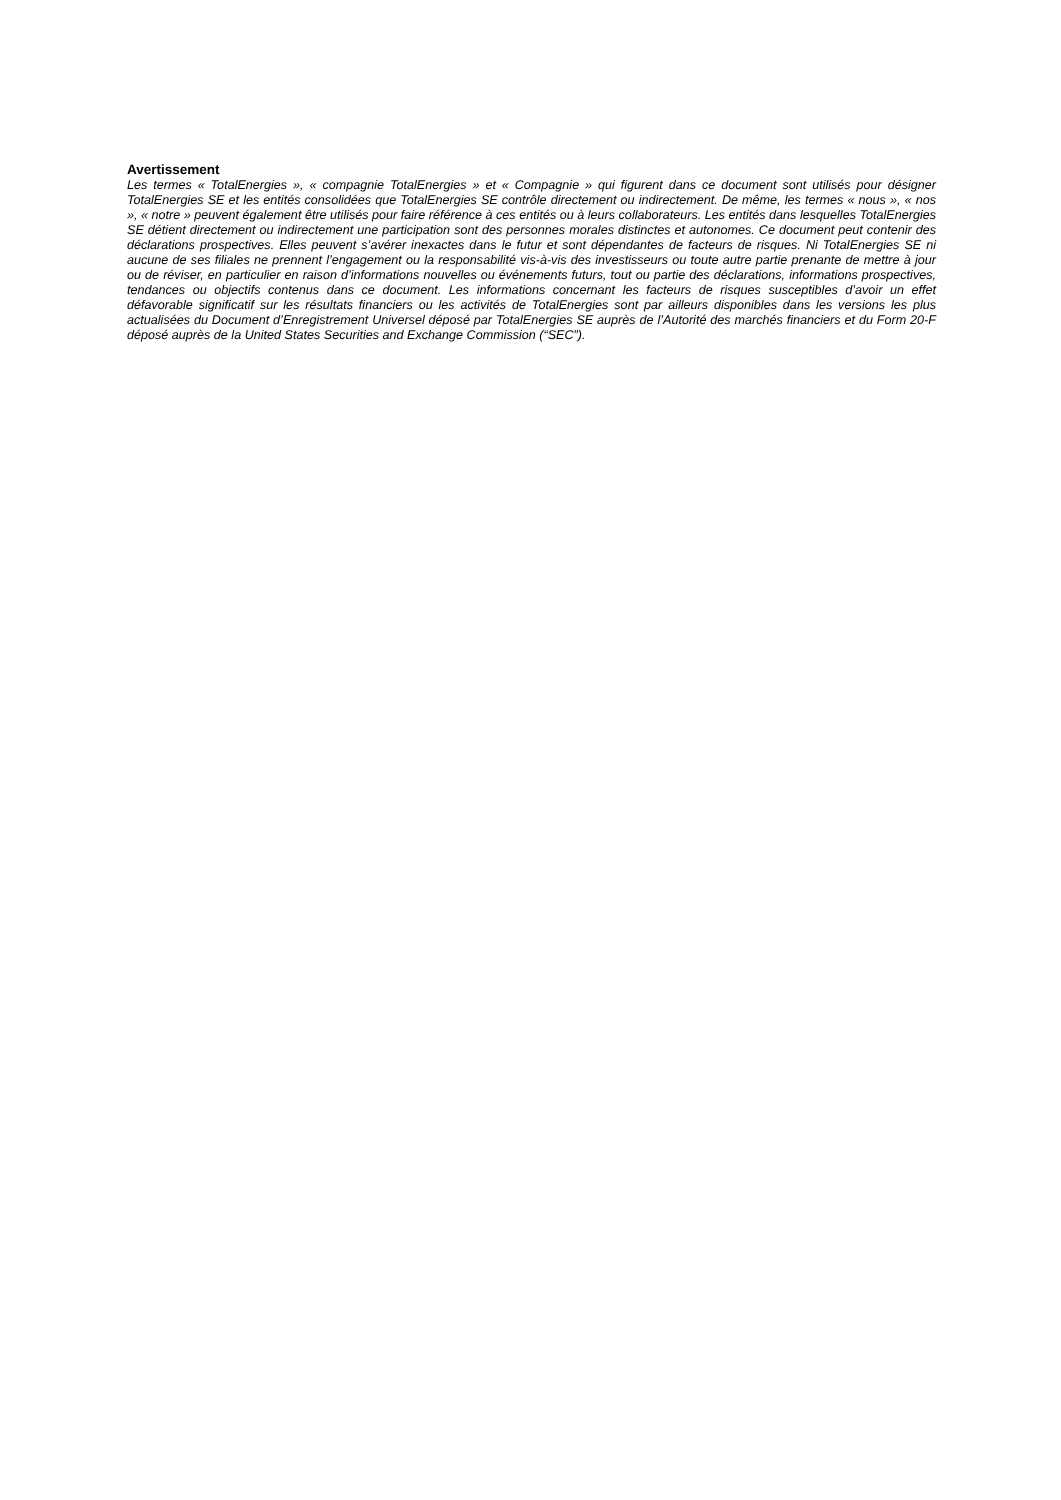Avertissement
Les termes « TotalEnergies », « compagnie TotalEnergies » et « Compagnie » qui figurent dans ce document sont utilisés pour désigner TotalEnergies SE et les entités consolidées que TotalEnergies SE contrôle directement ou indirectement. De même, les termes « nous », « nos », « notre » peuvent également être utilisés pour faire référence à ces entités ou à leurs collaborateurs. Les entités dans lesquelles TotalEnergies SE détient directement ou indirectement une participation sont des personnes morales distinctes et autonomes. Ce document peut contenir des déclarations prospectives. Elles peuvent s’avérer inexactes dans le futur et sont dépendantes de facteurs de risques. Ni TotalEnergies SE ni aucune de ses filiales ne prennent l’engagement ou la responsabilité vis-à-vis des investisseurs ou toute autre partie prenante de mettre à jour ou de réviser, en particulier en raison d’informations nouvelles ou événements futurs, tout ou partie des déclarations, informations prospectives, tendances ou objectifs contenus dans ce document. Les informations concernant les facteurs de risques susceptibles d’avoir un effet défavorable significatif sur les résultats financiers ou les activités de TotalEnergies sont par ailleurs disponibles dans les versions les plus actualisées du Document d’Enregistrement Universel déposé par TotalEnergies SE auprès de l’Autorité des marchés financiers et du Form 20-F déposé auprès de la United States Securities and Exchange Commission (“SEC”).